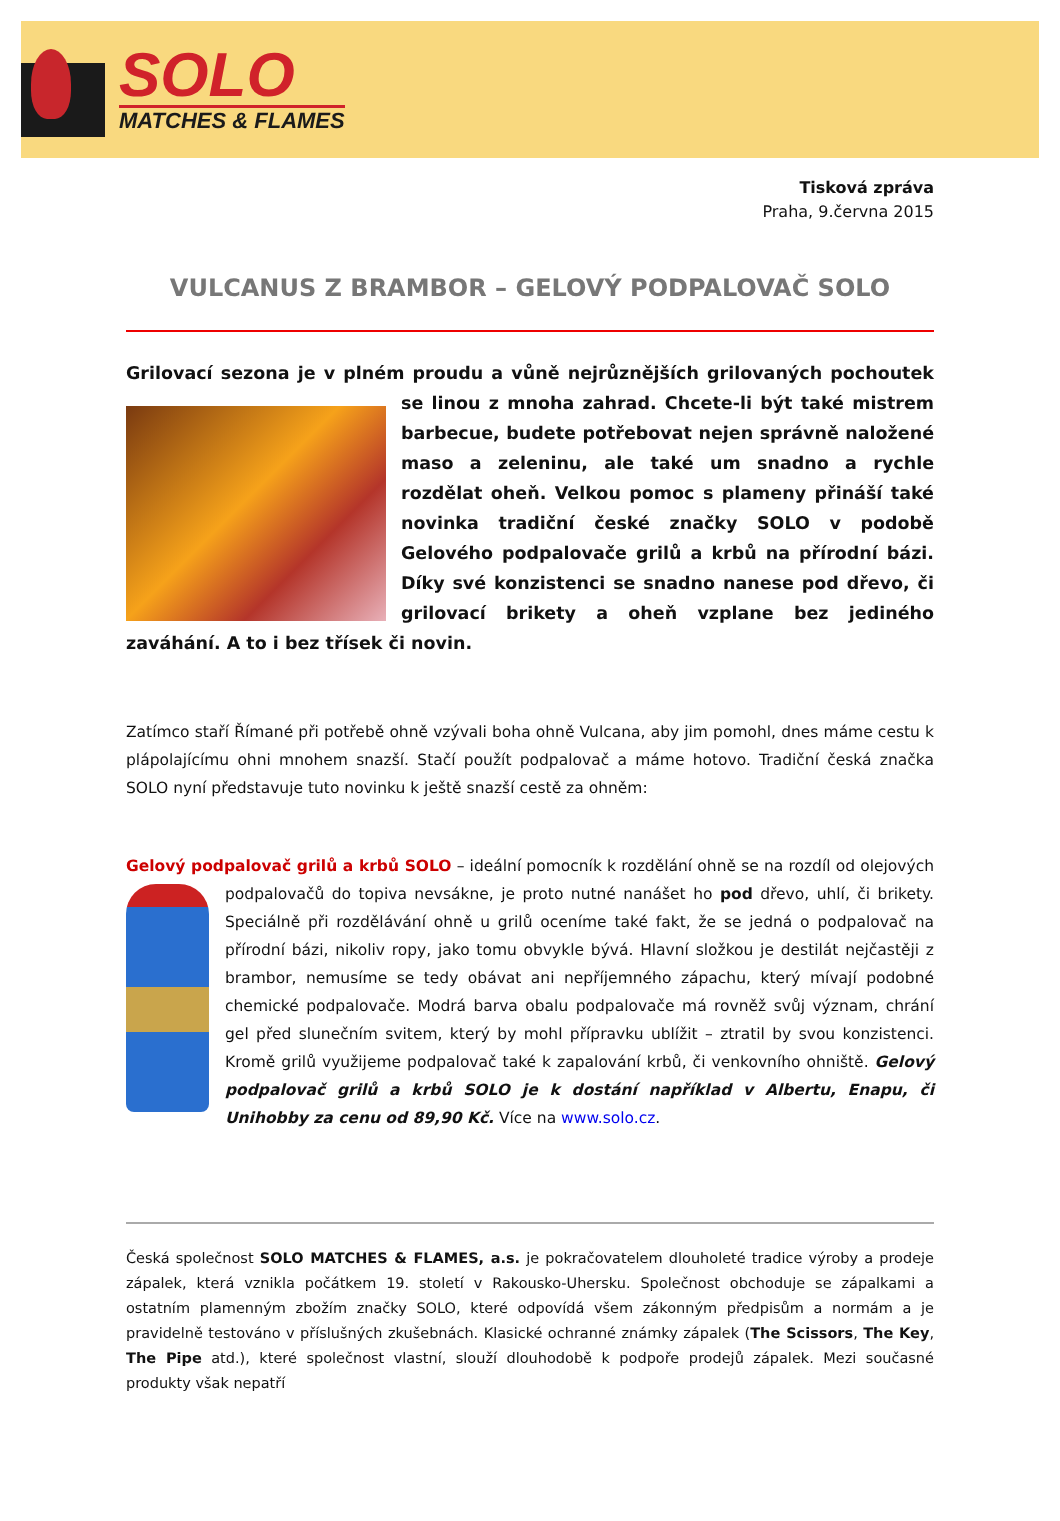SOLO
MATCHES & FLAMES
Tisková zpráva
Praha, 9.června 2015
VULCANUS Z BRAMBOR – GELOVÝ PODPALOVAČ SOLO
Grilovací sezona je v plném proudu a vůně nejrůznějších grilovaných pochoutek se linou
z mnoha zahrad. Chcete-li být také mistrem barbecue, budete potřebovat nejen správně naložené maso a zeleninu, ale také um snadno a rychle rozdělat oheň. Velkou pomoc s plameny přináší také novinka tradiční české značky SOLO v podobě Gelového podpalovače grilů a krbů na přírodní bázi. Díky své konzistenci se snadno nanese pod dřevo, či grilovací brikety a oheň vzplane bez jediného zaváhání. A to i bez třísek či novin.
Zatímco staří Římané při potřebě ohně vzývali boha ohně Vulcana, aby jim pomohl, dnes máme cestu k plápolajícímu ohni mnohem snazší. Stačí použít podpalovač a máme hotovo. Tradiční česká značka SOLO nyní představuje tuto novinku k ještě snazší cestě za ohněm:
Gelový podpalovač grilů a krbů SOLO – ideální pomocník k rozdělání ohně se na rozdíl od olejových podpalovačů do topiva nevsákne, je proto nutné nanášet ho pod dřevo, uhlí, či brikety. Speciálně při rozdělávání ohně u grilů oceníme také fakt, že se jedná o podpalovač na přírodní bázi, nikoliv ropy, jako tomu obvykle bývá. Hlavní složkou je destilát nejčastěji z brambor, nemusíme se tedy obávat ani nepříjemného zápachu, který mívají podobné chemické podpalovače. Modrá barva obalu podpalovače má rovněž svůj význam, chrání gel před slunečním svitem, který by mohl přípravku ublížit – ztratil by svou konzistenci. Kromě grilů využijeme podpalovač také k zapalování krbů, či venkovního ohniště. Gelový podpalovač grilů a krbů SOLO je k dostání například v Albertu, Enapu, či Unihobby za cenu od 89,90 Kč. Více na www.solo.cz.
Česká společnost SOLO MATCHES & FLAMES, a.s. je pokračovatelem dlouholeté tradice výroby a prodeje zápalek, která vznikla počátkem 19. století v Rakousko-Uhersku. Společnost obchoduje se zápalkami a ostatním plamenným zbožím značky SOLO, které odpovídá všem zákonným předpisům a normám a je pravidelně testováno v příslušných zkušebnách. Klasické ochranné známky zápalek (The Scissors, The Key, The Pipe atd.), které společnost vlastní, slouží dlouhodobě k podpoře prodejů zápalek. Mezi současné produkty však nepatří